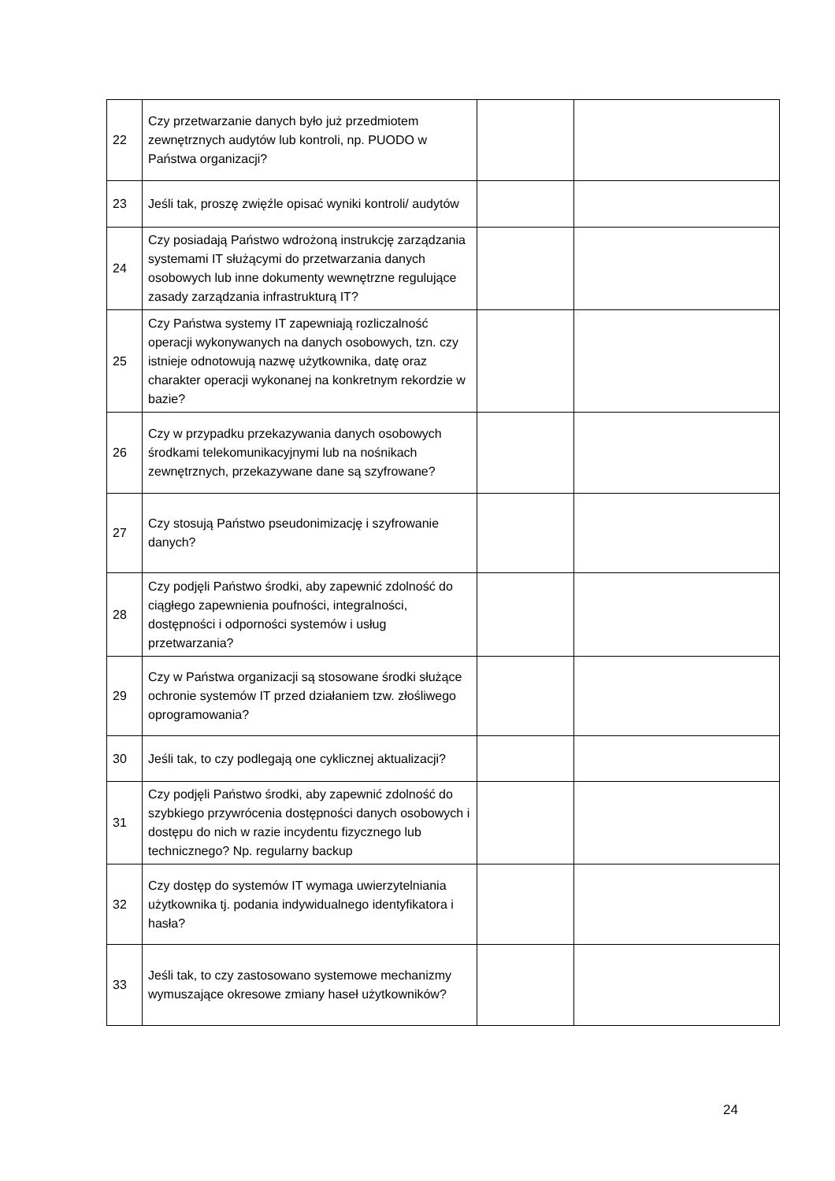| 22 | Czy przetwarzanie danych było już przedmiotem zewnętrznych audytów lub kontroli, np. PUODO w Państwa organizacji? | | |
| 23 | Jeśli tak, proszę zwięźle opisać wyniki kontroli/ audytów | | |
| 24 | Czy posiadają Państwo wdrożoną instrukcję zarządzania systemami IT służącymi do przetwarzania danych osobowych lub inne dokumenty wewnętrzne regulujące zasady zarządzania infrastrukturą IT? | | |
| 25 | Czy Państwa systemy IT zapewniają rozliczalność operacji wykonywanych na danych osobowych, tzn. czy istnieje odnotowują nazwę użytkownika, datę oraz charakter operacji wykonanej na konkretnym rekordzie w bazie? | | |
| 26 | Czy w przypadku przekazywania danych osobowych środkami telekomunikacyjnymi lub na nośnikach zewnętrznych, przekazywane dane są szyfrowane? | | |
| 27 | Czy stosują Państwo pseudonimizację i szyfrowanie danych? | | |
| 28 | Czy podjęli Państwo środki, aby zapewnić zdolność do ciągłego zapewnienia poufności, integralności, dostępności i odporności systemów i usług przetwarzania? | | |
| 29 | Czy w Państwa organizacji są stosowane środki służące ochronie systemów IT przed działaniem tzw. złośliwego oprogramowania? | | |
| 30 | Jeśli tak, to czy podlegają one cyklicznej aktualizacji? | | |
| 31 | Czy podjęli Państwo środki, aby zapewnić zdolność do szybkiego przywrócenia dostępności danych osobowych i dostępu do nich w razie incydentu fizycznego lub technicznego? Np. regularny backup | | |
| 32 | Czy dostęp do systemów IT wymaga uwierzytelniania użytkownika tj. podania indywidualnego identyfikatora i hasła? | | |
| 33 | Jeśli tak, to czy zastosowano systemowe mechanizmy wymuszające okresowe zmiany haseł użytkowników? | | |
24